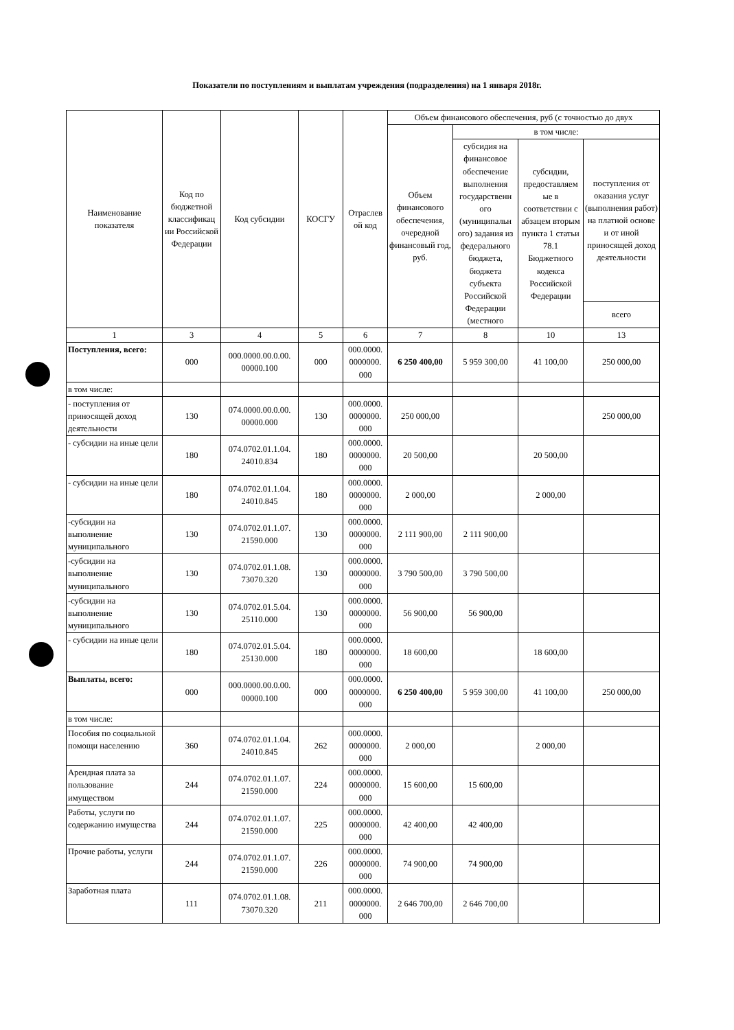Показатели по поступлениям и выплатам учреждения (подразделения) на 1 января 2018г.
| Наименование показателя | Код по бюджетной классификац ии Российской Федерации | Код субсидии | КОСГУ | Отраслев ой код | Объем финансового обеспечения, руб (с точностью до двух | | | |
| --- | --- | --- | --- | --- | --- | --- | --- | --- |
| | | | | | Объем финансового обеспечения, очередной финансовый год, руб. | в том числе: | | |
| | | | | | | субсидия на финансовое обеспечение выполнения государственн ого (муниципальн ого) задания из федерального бюджета, бюджета субъекта Российской Федерации (местного | субсидии, предоставляем ые в соответствии с абзацем вторым пункта 1 статьи 78.1 Бюджетного кодекса Российской Федерации | поступления от оказания услуг (выполнения работ) на платной основе и от иной приносящей доход деятельности |
| | | | | | | | | всего |
| 1 | 3 | 4 | 5 | 6 | 7 | 8 | 10 | 13 |
| Поступления, всего: | 000 | 000.0000.00.0.00. 00000.100 | 000 | 000.0000. 0000000. 000 | 6 250 400,00 | 5 959 300,00 | 41 100,00 | 250 000,00 |
| в том числе: | | | | | | | | |
| - поступления от приносящей доход деятельности | 130 | 074.0000.00.0.00. 00000.000 | 130 | 000.0000. 0000000. 000 | 250 000,00 | | | 250 000,00 |
| - субсидии на иные цели | 180 | 074.0702.01.1.04. 24010.834 | 180 | 000.0000. 0000000. 000 | 20 500,00 | | 20 500,00 | |
| - субсидии на иные цели | 180 | 074.0702.01.1.04. 24010.845 | 180 | 000.0000. 0000000. 000 | 2 000,00 | | 2 000,00 | |
| -субсидии на выполнение муниципального | 130 | 074.0702.01.1.07. 21590.000 | 130 | 000.0000. 0000000. 000 | 2 111 900,00 | 2 111 900,00 | | |
| -субсидии на выполнение муниципального | 130 | 074.0702.01.1.08. 73070.320 | 130 | 000.0000. 0000000. 000 | 3 790 500,00 | 3 790 500,00 | | |
| -субсидии на выполнение муниципального | 130 | 074.0702.01.5.04. 25110.000 | 130 | 000.0000. 0000000. 000 | 56 900,00 | 56 900,00 | | |
| - субсидии на иные цели | 180 | 074.0702.01.5.04. 25130.000 | 180 | 000.0000. 0000000. 000 | 18 600,00 | | 18 600,00 | |
| Выплаты, всего: | 000 | 000.0000.00.0.00. 00000.100 | 000 | 000.0000. 0000000. 000 | 6 250 400,00 | 5 959 300,00 | 41 100,00 | 250 000,00 |
| в том числе: | | | | | | | | |
| Пособия по социальной помощи населению | 360 | 074.0702.01.1.04. 24010.845 | 262 | 000.0000. 0000000. 000 | 2 000,00 | | 2 000,00 | |
| Арендная плата за пользование имуществом | 244 | 074.0702.01.1.07. 21590.000 | 224 | 000.0000. 0000000. 000 | 15 600,00 | 15 600,00 | | |
| Работы, услуги по содержанию имущества | 244 | 074.0702.01.1.07. 21590.000 | 225 | 000.0000. 0000000. 000 | 42 400,00 | 42 400,00 | | |
| Прочие работы, услуги | 244 | 074.0702.01.1.07. 21590.000 | 226 | 000.0000. 0000000. 000 | 74 900,00 | 74 900,00 | | |
| Заработная плата | 111 | 074.0702.01.1.08. 73070.320 | 211 | 000.0000. 0000000. 000 | 2 646 700,00 | 2 646 700,00 | | |